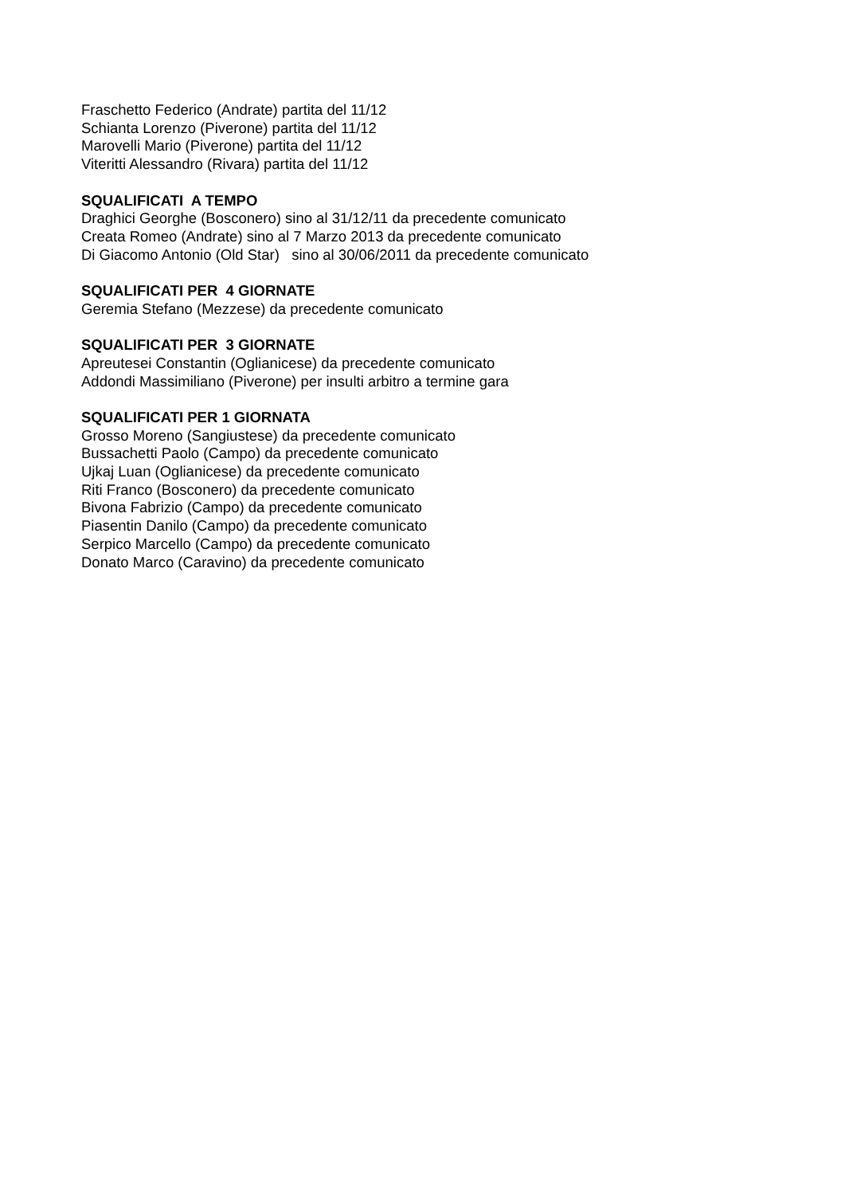Fraschetto Federico (Andrate) partita del 11/12
Schianta Lorenzo (Piverone) partita del 11/12
Marovelli Mario (Piverone) partita del 11/12
Viteritti Alessandro (Rivara) partita del 11/12
SQUALIFICATI A TEMPO
Draghici Georghe (Bosconero) sino al 31/12/11 da precedente comunicato
Creata Romeo (Andrate) sino al 7 Marzo 2013 da precedente comunicato
Di Giacomo Antonio (Old Star) sino al 30/06/2011 da precedente comunicato
SQUALIFICATI PER 4 GIORNATE
Geremia Stefano (Mezzese) da precedente comunicato
SQUALIFICATI PER 3 GIORNATE
Apreutesei Constantin (Oglianicese) da precedente comunicato
Addondi Massimiliano (Piverone) per insulti arbitro a termine gara
SQUALIFICATI PER 1 GIORNATA
Grosso Moreno (Sangiustese) da precedente comunicato
Bussachetti Paolo (Campo) da precedente comunicato
Ujkaj Luan (Oglianicese) da precedente comunicato
Riti Franco (Bosconero) da precedente comunicato
Bivona Fabrizio (Campo) da precedente comunicato
Piasentin Danilo (Campo) da precedente comunicato
Serpico Marcello (Campo) da precedente comunicato
Donato Marco (Caravino) da precedente comunicato